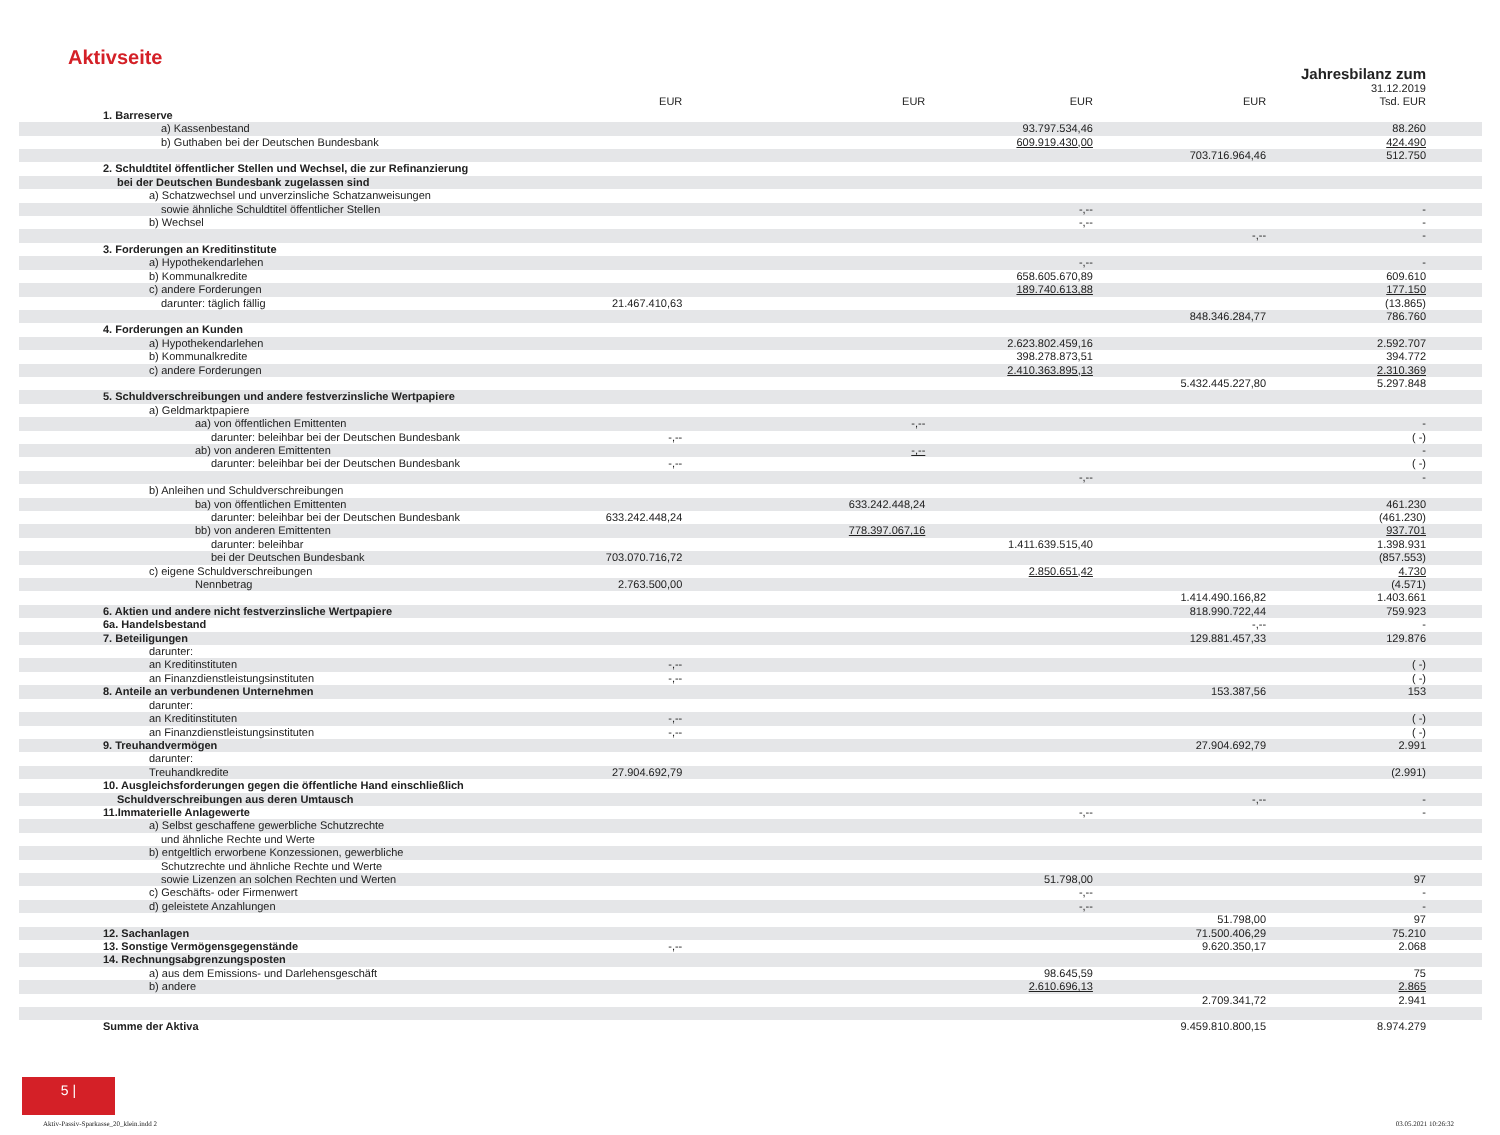Aktivseite
Jahresbilanz zum
| | | | | | 31.12.2019 |
| --- | --- | --- | --- | --- | --- |
| | EUR | EUR | EUR | EUR | Tsd. EUR |
| 1. Barreserve | | | | | |
| a) Kassenbestand | | | 93.797.534,46 | | 88.260 |
| b) Guthaben bei der Deutschen Bundesbank | | | 609.919.430,00 | | 424.490 |
| | | | | 703.716.964,46 | 512.750 |
| 2. Schuldtitel öffentlicher Stellen und Wechsel, die zur Refinanzierung | | | | | |
| bei der Deutschen Bundesbank zugelassen sind | | | | | |
| a) Schatzwechsel und unverzinsliche Schatzanweisungen | | | | | |
| sowie ähnliche Schuldtitel öffentlicher Stellen | | | -,-- | | - |
| b) Wechsel | | | -,-- | | - |
| | | | | -,-- | - |
| 3. Forderungen an Kreditinstitute | | | | | |
| a) Hypothekendarlehen | | | -,-- | | - |
| b) Kommunalkredite | | | 658.605.670,89 | | 609.610 |
| c) andere Forderungen | | | 189.740.613,88 | | 177.150 |
| darunter: täglich fällig | 21.467.410,63 | | | | (13.865) |
| | | | | 848.346.284,77 | 786.760 |
| 4. Forderungen an Kunden | | | | | |
| a) Hypothekendarlehen | | | 2.623.802.459,16 | | 2.592.707 |
| b) Kommunalkredite | | | 398.278.873,51 | | 394.772 |
| c) andere Forderungen | | | 2.410.363.895,13 | | 2.310.369 |
| | | | | 5.432.445.227,80 | 5.297.848 |
| 5. Schuldverschreibungen und andere festverzinsliche Wertpapiere | | | | | |
| a) Geldmarktpapiere | | | | | |
| aa) von öffentlichen Emittenten | | -,-- | | | - |
| darunter: beleihbar bei der Deutschen Bundesbank | -,-- | | | | ( -) |
| ab) von anderen Emittenten | | -,-- | | | - |
| darunter: beleihbar bei der Deutschen Bundesbank | -,-- | | | | ( -) |
| | | | -,-- | | - |
| b) Anleihen und Schuldverschreibungen | | | | | |
| ba) von öffentlichen Emittenten | | 633.242.448,24 | | | 461.230 |
| darunter: beleihbar bei der Deutschen Bundesbank | 633.242.448,24 | | | | (461.230) |
| bb) von anderen Emittenten | | 778.397.067,16 | | | 937.701 |
| darunter: beleihbar | | | 1.411.639.515,40 | | 1.398.931 |
| bei der Deutschen Bundesbank | 703.070.716,72 | | | | (857.553) |
| c) eigene Schuldverschreibungen | | | 2.850.651,42 | | 4.730 |
| Nennbetrag | 2.763.500,00 | | | | (4.571) |
| | | | | 1.414.490.166,82 | 1.403.661 |
| 6. Aktien und andere nicht festverzinsliche Wertpapiere | | | | 818.990.722,44 | 759.923 |
| 6a. Handelsbestand | | | | -,-- | - |
| 7. Beteiligungen | | | | 129.881.457,33 | 129.876 |
| darunter: | | | | | |
| an Kreditinstituten | -,-- | | | | ( -) |
| an Finanzdienstleistungsinstituten | -,-- | | | | ( -) |
| 8. Anteile an verbundenen Unternehmen | | | | 153.387,56 | 153 |
| darunter: | | | | | |
| an Kreditinstituten | -,-- | | | | ( -) |
| an Finanzdienstleistungsinstituten | -,-- | | | | ( -) |
| 9. Treuhandvermögen | | | | 27.904.692,79 | 2.991 |
| darunter: | | | | | |
| Treuhandkredite | 27.904.692,79 | | | | (2.991) |
| 10. Ausgleichsforderungen gegen die öffentliche Hand einschließlich | | | | | |
| Schuldverschreibungen aus deren Umtausch | | | | -,-- | - |
| 11.Immaterielle Anlagewerte | | | -,-- | | - |
| a) Selbst geschaffene gewerbliche Schutzrechte | | | | | |
| und ähnliche Rechte und Werte | | | | | |
| b) entgeltlich erworbene Konzessionen, gewerbliche | | | | | |
| Schutzrechte und ähnliche Rechte und Werte | | | | | |
| sowie Lizenzen an solchen Rechten und Werten | | | 51.798,00 | | 97 |
| c) Geschäfts- oder Firmenwert | | | -,-- | | - |
| d) geleistete Anzahlungen | | | -,-- | | - |
| | | | | 51.798,00 | 97 |
| 12. Sachanlagen | | | | 71.500.406,29 | 75.210 |
| 13. Sonstige Vermögensgegenstände | -,-- | | | 9.620.350,17 | 2.068 |
| 14. Rechnungsabgrenzungsposten | | | | | |
| a) aus dem Emissions- und Darlehensgeschäft | | | 98.645,59 | | 75 |
| b) andere | | | 2.610.696,13 | | 2.865 |
| | | | | 2.709.341,72 | 2.941 |
| Summe der Aktiva | | | | 9.459.810.800,15 | 8.974.279 |
5 |
Aktiv-Passiv-Sparkasse_20_klein.indd 2
03.05.2021 10:26:32